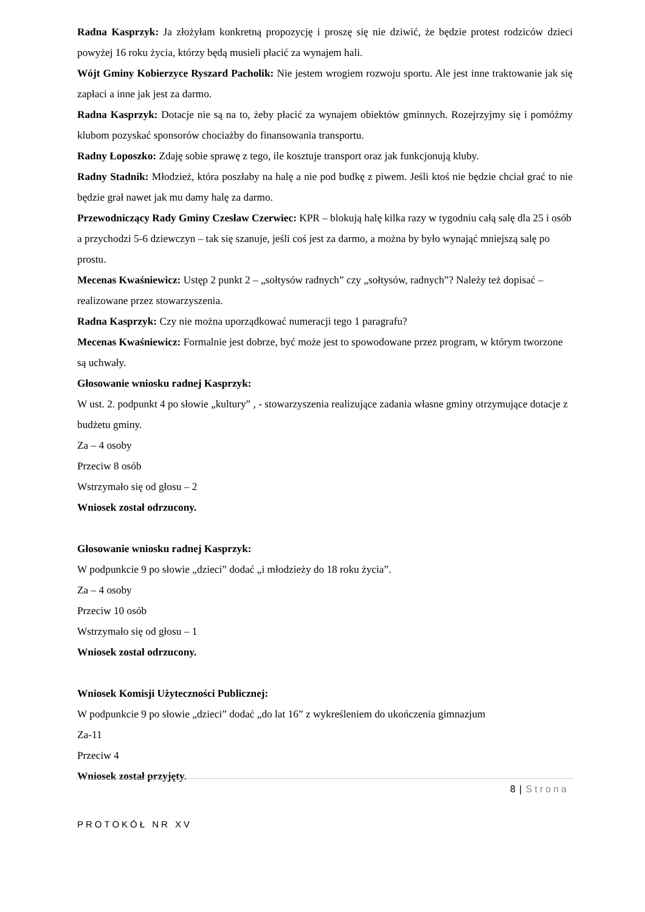Radna Kasprzyk: Ja złożyłam konkretną propozycję i proszę się nie dziwić, że będzie protest rodziców dzieci powyżej 16 roku życia, którzy będą musieli płacić za wynajem hali.
Wójt Gminy Kobierzyce Ryszard Pacholik: Nie jestem wrogiem rozwoju sportu. Ale jest inne traktowanie jak się zapłaci a inne jak jest za darmo.
Radna Kasprzyk: Dotacje nie są na to, żeby płacić za wynajem obiektów gminnych. Rozejrzyjmy się i pomóżmy klubom pozyskać sponsorów chociażby do finansowania transportu.
Radny Łoposzko: Zdaję sobie sprawę z tego, ile kosztuje transport oraz jak funkcjonują kluby.
Radny Stadnik: Młodzież, która poszłaby na halę a nie pod budkę z piwem. Jeśli ktoś nie będzie chciał grać to nie będzie grał nawet jak mu damy halę za darmo.
Przewodniczący Rady Gminy Czesław Czerwiec: KPR – blokują halę kilka razy w tygodniu całą salę dla 25 i osób a przychodzi 5-6 dziewczyn – tak się szanuje, jeśli coś jest za darmo, a można by było wynająć mniejszą salę po prostu.
Mecenas Kwaśniewicz: Ustęp 2 punkt 2 – „sołtysów radnych” czy „sołtysów, radnych”? Należy też dopisać – realizowane przez stowarzyszenia.
Radna Kasprzyk: Czy nie można uporządkować numeracji tego 1 paragrafu?
Mecenas Kwaśniewicz: Formalnie jest dobrze, być może jest to spowodowane przez program, w którym tworzone są uchwały.
Głosowanie wniosku radnej Kasprzyk:
W ust. 2. podpunkt 4 po słowie „kultury” , - stowarzyszenia realizujące zadania własne gminy otrzymujące dotacje z budżetu gminy.
Za – 4 osoby
Przeciw 8 osób
Wstrzymało się od głosu – 2
Wniosek został odrzucony.
Głosowanie wniosku radnej Kasprzyk:
W podpunkcie 9 po słowie „dzieci” dodać „i młodzieży do 18 roku życia”.
Za – 4 osoby
Przeciw 10 osób
Wstrzymało się od głosu – 1
Wniosek został odrzucony.
Wniosek Komisji Użyteczności Publicznej:
W podpunkcie 9 po słowie „dzieci” dodać „do lat 16” z wykreśleniem do ukończenia gimnazjum
Za-11
Przeciw 4
Wniosek został przyjęty.
8 | Strona
PROTOKÓŁ NR XV